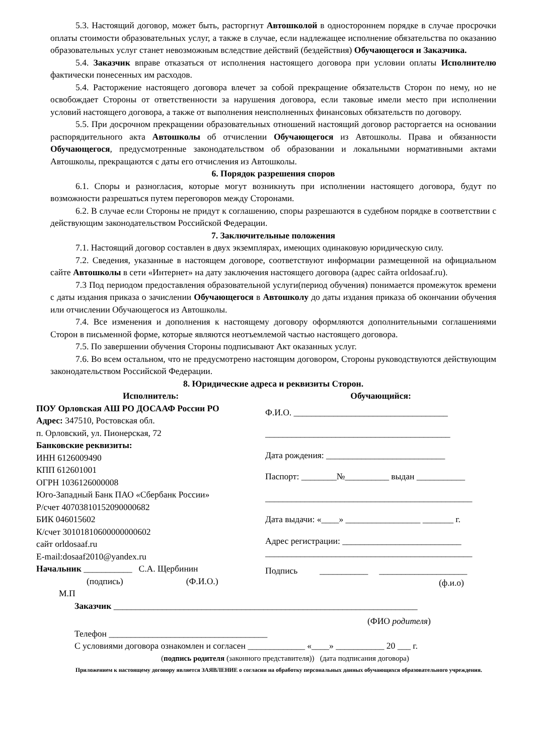5.3. Настоящий договор, может быть, расторгнут Автошколой в одностороннем порядке в случае просрочки оплаты стоимости образовательных услуг, а также в случае, если надлежащее исполнение обязательства по оказанию образовательных услуг станет невозможным вследствие действий (бездействия) Обучающегося и Заказчика.
5.4. Заказчик вправе отказаться от исполнения настоящего договора при условии оплаты Исполнителю фактически понесенных им расходов.
5.4. Расторжение настоящего договора влечет за собой прекращение обязательств Сторон по нему, но не освобождает Стороны от ответственности за нарушения договора, если таковые имели место при исполнении условий настоящего договора, а также от выполнения неисполненных финансовых обязательств по договору.
5.5. При досрочном прекращении образовательных отношений настоящий договор расторгается на основании распорядительного акта Автошколы об отчислении Обучающегося из Автошколы. Права и обязанности Обучающегося, предусмотренные законодательством об образовании и локальными нормативными актами Автошколы, прекращаются с даты его отчисления из Автошколы.
6. Порядок разрешения споров
6.1. Споры и разногласия, которые могут возникнуть при исполнении настоящего договора, будут по возможности разрешаться путем переговоров между Сторонами.
6.2. В случае если Стороны не придут к соглашению, споры разрешаются в судебном порядке в соответствии с действующим законодательством Российской Федерации.
7. Заключительные положения
7.1. Настоящий договор составлен в двух экземплярах, имеющих одинаковую юридическую силу.
7.2. Сведения, указанные в настоящем договоре, соответствуют информации размещенной на официальном сайте Автошколы в сети «Интернет» на дату заключения настоящего договора (адрес сайта orldosaaf.ru).
7.3 Под периодом предоставления образовательной услуги(период обучения) понимается промежуток времени с даты издания приказа о зачислении Обучающегося в Автошколу до даты издания приказа об окончании обучения или отчислении Обучающегося из Автошколы.
7.4. Все изменения и дополнения к настоящему договору оформляются дополнительными соглашениями Сторон в письменной форме, которые являются неотъемлемой частью настоящего договора.
7.5. По завершении обучения Стороны подписывают Акт оказанных услуг.
7.6. Во всем остальном, что не предусмотрено настоящим договором, Стороны руководствуются действующим законодательством Российской Федерации.
8. Юридические адреса и реквизиты Сторон.
Исполнитель:
ПОУ Орловская АШ РО ДОСААФ России РО
Адрес: 347510, Ростовская обл.
п. Орловский, ул. Пионерская, 72
Банковские реквизиты:
ИНН 6126009490
КПП 612601001
ОГРН 1036126000008
Юго-Западный Банк ПАО «Сбербанк России»
Р/счет 40703810152090000682
БИК 046015602
К/счет 30101810600000000602
сайт orldosaaf.ru
E-mail:dosaaf2010@yandex.ru
Начальник ___________ С.А. Щербинин
(подпись) (Ф.И.О.)
М.П
Обучающийся:
Ф.И.О. ___________________________________
__________________________________________
Дата рождения: ___________________________
Паспорт: ________№__________ выдан ___________
_______________________________________________
Дата выдачи: «____» _________________ _______ г.
Адрес регистрации: ___________________________
_______________________________________________
Подпись ___________ ____________________
(ф.и.о)
Заказчик _____________________________________________________________________
(ФИО родителя)
Телефон ____________________________________
С условиями договора ознакомлен и согласен _____________ «____» ___________ 20 ___ г.
(подпись родителя (законного представителя)) (дата подписания договора)
Приложением к настоящему договору является ЗАЯВЛЕНИЕ о согласии на обработку персональных данных обучающихся образовательного учреждения.